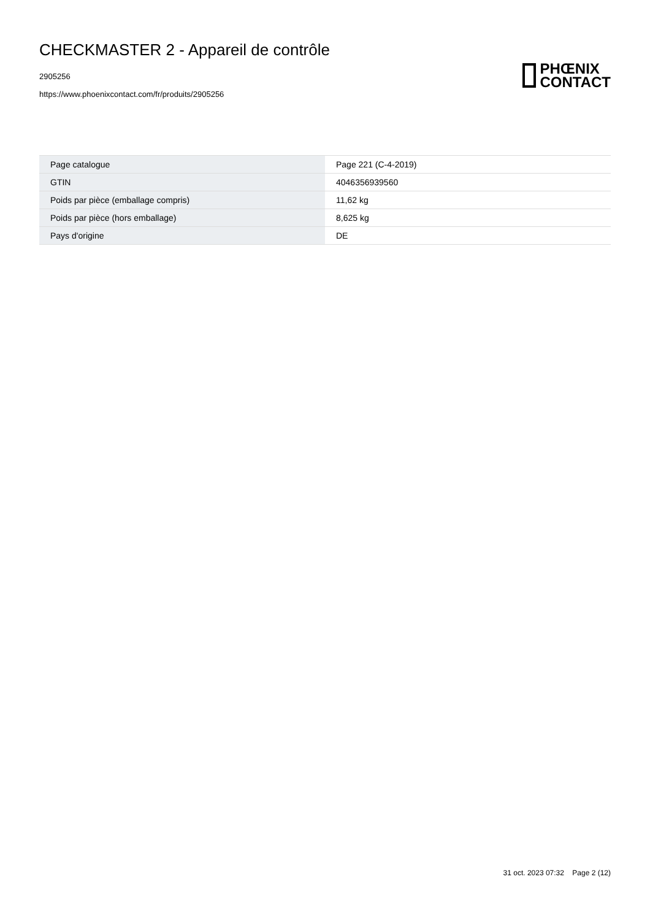CHECKMASTER 2 - Appareil de contrôle
2905256
https://www.phoenixcontact.com/fr/produits/2905256
PHŒNIX
CONTACT
| Page catalogue | Page 221 (C-4-2019) |
| GTIN | 4046356939560 |
| Poids par pièce (emballage compris) | 11,62 kg |
| Poids par pièce (hors emballage) | 8,625 kg |
| Pays d'origine | DE |
31 oct. 2023 07:32 Page 2 (12)